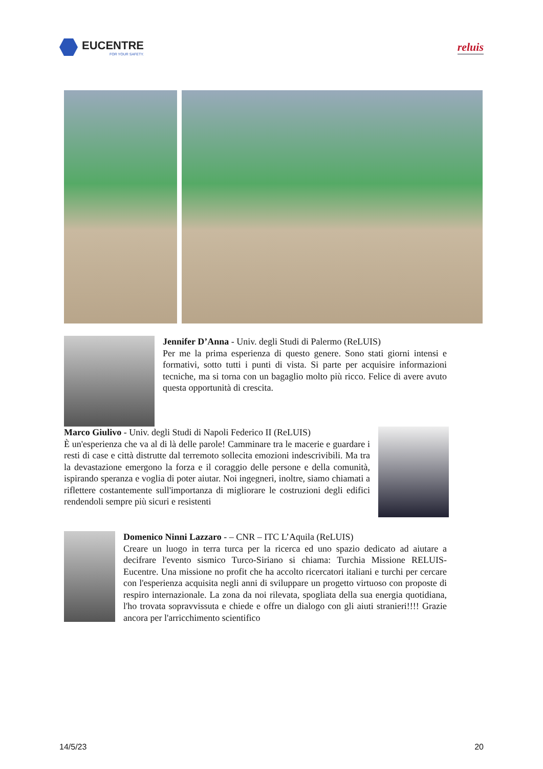EUCENTRE
FOR YOUR SAFETY.
reluis
Jennifer D’Anna - Univ. degli Studi di Palermo (ReLUIS)
Per me la prima esperienza di questo genere. Sono stati giorni intensi e formativi, sotto tutti i punti di vista. Si parte per acquisire informazioni tecniche, ma si torna con un bagaglio molto più ricco. Felice di avere avuto questa opportunità di crescita.
Marco Giulivo - Univ. degli Studi di Napoli Federico II (ReLUIS)
È un'esperienza che va al di là delle parole! Camminare tra le macerie e guardare i resti di case e città distrutte dal terremoto sollecita emozioni indescrivibili. Ma tra la devastazione emergono la forza e il coraggio delle persone e della comunità, ispirando speranza e voglia di poter aiutar. Noi ingegneri, inoltre, siamo chiamati a riflettere costantemente sull'importanza di migliorare le costruzioni degli edifici rendendoli sempre più sicuri e resistenti
Domenico Ninni Lazzaro - – CNR – ITC L’Aquila (ReLUIS)
Creare un luogo in terra turca per la ricerca ed uno spazio dedicato ad aiutare a decifrare l'evento sismico Turco-Siriano si chiama: Turchia Missione RELUIS-Eucentre. Una missione no profit che ha accolto ricercatori italiani e turchi per cercare con l'esperienza acquisita negli anni di sviluppare un progetto virtuoso con proposte di respiro internazionale. La zona da noi rilevata, spogliata della sua energia quotidiana, l'ho trovata sopravvissuta e chiede e offre un dialogo con gli aiuti stranieri!!!! Grazie ancora per l'arricchimento scientifico
14/5/23 20